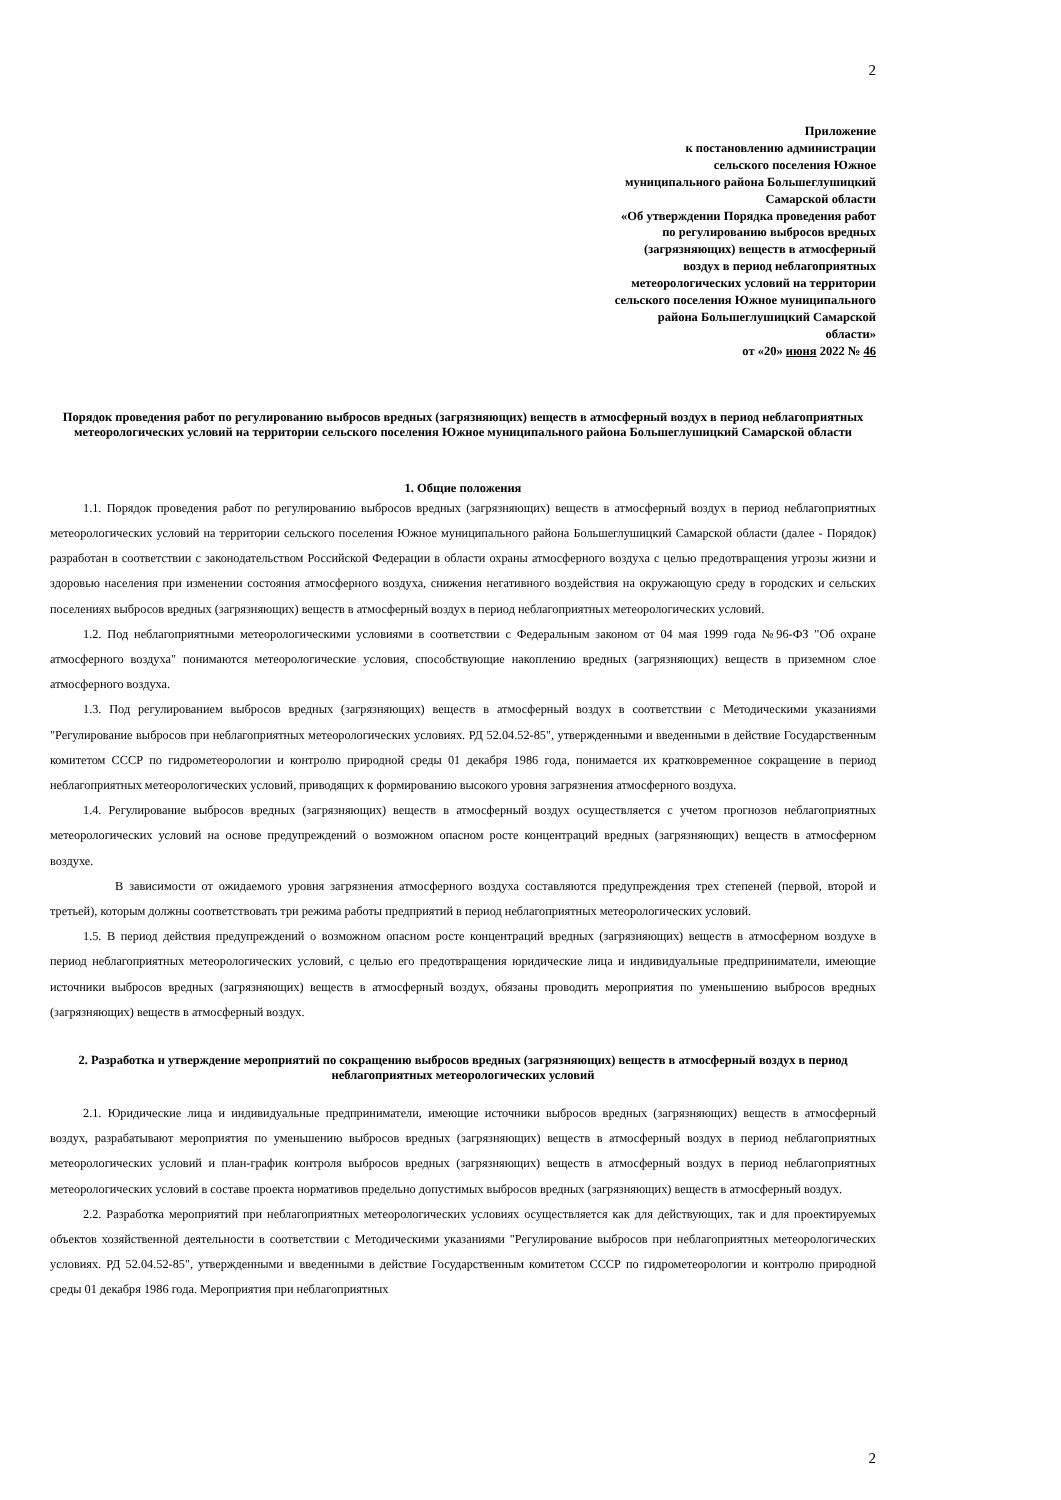2
Приложение
к постановлению администрации
сельского поселения Южное
муниципального района Большеглушицкий
Самарской области
«Об утверждении Порядка проведения работ
по регулированию выбросов вредных
(загрязняющих) веществ в атмосферный
воздух в период неблагоприятных
метеорологических условий на территории
сельского поселения Южное муниципального
района Большеглушицкий Самарской
области»
от «20» июня 2022 № 46
Порядок проведения работ по регулированию выбросов вредных (загрязняющих) веществ в атмосферный воздух в период неблагоприятных метеорологических условий на территории сельского поселения Южное муниципального района Большеглушицкий Самарской области
1. Общие положения
1.1. Порядок проведения работ по регулированию выбросов вредных (загрязняющих) веществ в атмосферный воздух в период неблагоприятных метеорологических условий на территории сельского поселения Южное муниципального района Большеглушицкий Самарской области (далее - Порядок) разработан в соответствии с законодательством Российской Федерации в области охраны атмосферного воздуха с целью предотвращения угрозы жизни и здоровью населения при изменении состояния атмосферного воздуха, снижения негативного воздействия на окружающую среду в городских и сельских поселениях выбросов вредных (загрязняющих) веществ в атмосферный воздух в период неблагоприятных метеорологических условий.
1.2. Под неблагоприятными метеорологическими условиями в соответствии с Федеральным законом от 04 мая 1999 года №96-ФЗ "Об охране атмосферного воздуха" понимаются метеорологические условия, способствующие накоплению вредных (загрязняющих) веществ в приземном слое атмосферного воздуха.
1.3. Под регулированием выбросов вредных (загрязняющих) веществ в атмосферный воздух в соответствии с Методическими указаниями "Регулирование выбросов при неблагоприятных метеорологических условиях. РД 52.04.52-85", утвержденными и введенными в действие Государственным комитетом СССР по гидрометеорологии и контролю природной среды 01 декабря 1986 года, понимается их кратковременное сокращение в период неблагоприятных метеорологических условий, приводящих к формированию высокого уровня загрязнения атмосферного воздуха.
1.4. Регулирование выбросов вредных (загрязняющих) веществ в атмосферный воздух осуществляется с учетом прогнозов неблагоприятных метеорологических условий на основе предупреждений о возможном опасном росте концентраций вредных (загрязняющих) веществ в атмосферном воздухе.
В зависимости от ожидаемого уровня загрязнения атмосферного воздуха составляются предупреждения трех степеней (первой, второй и третьей), которым должны соответствовать три режима работы предприятий в период неблагоприятных метеорологических условий.
1.5. В период действия предупреждений о возможном опасном росте концентраций вредных (загрязняющих) веществ в атмосферном воздухе в период неблагоприятных метеорологических условий, с целью его предотвращения юридические лица и индивидуальные предприниматели, имеющие источники выбросов вредных (загрязняющих) веществ в атмосферный воздух, обязаны проводить мероприятия по уменьшению выбросов вредных (загрязняющих) веществ в атмосферный воздух.
2. Разработка и утверждение мероприятий по сокращению выбросов вредных (загрязняющих) веществ в атмосферный воздух в период неблагоприятных метеорологических условий
2.1. Юридические лица и индивидуальные предприниматели, имеющие источники выбросов вредных (загрязняющих) веществ в атмосферный воздух, разрабатывают мероприятия по уменьшению выбросов вредных (загрязняющих) веществ в атмосферный воздух в период неблагоприятных метеорологических условий и план-график контроля выбросов вредных (загрязняющих) веществ в атмосферный воздух в период неблагоприятных метеорологических условий в составе проекта нормативов предельно допустимых выбросов вредных (загрязняющих) веществ в атмосферный воздух.
2.2. Разработка мероприятий при неблагоприятных метеорологических условиях осуществляется как для действующих, так и для проектируемых объектов хозяйственной деятельности в соответствии с Методическими указаниями "Регулирование выбросов при неблагоприятных метеорологических условиях. РД 52.04.52-85", утвержденными и введенными в действие Государственным комитетом СССР по гидрометеорологии и контролю природной среды 01 декабря 1986 года. Мероприятия при неблагоприятных
2